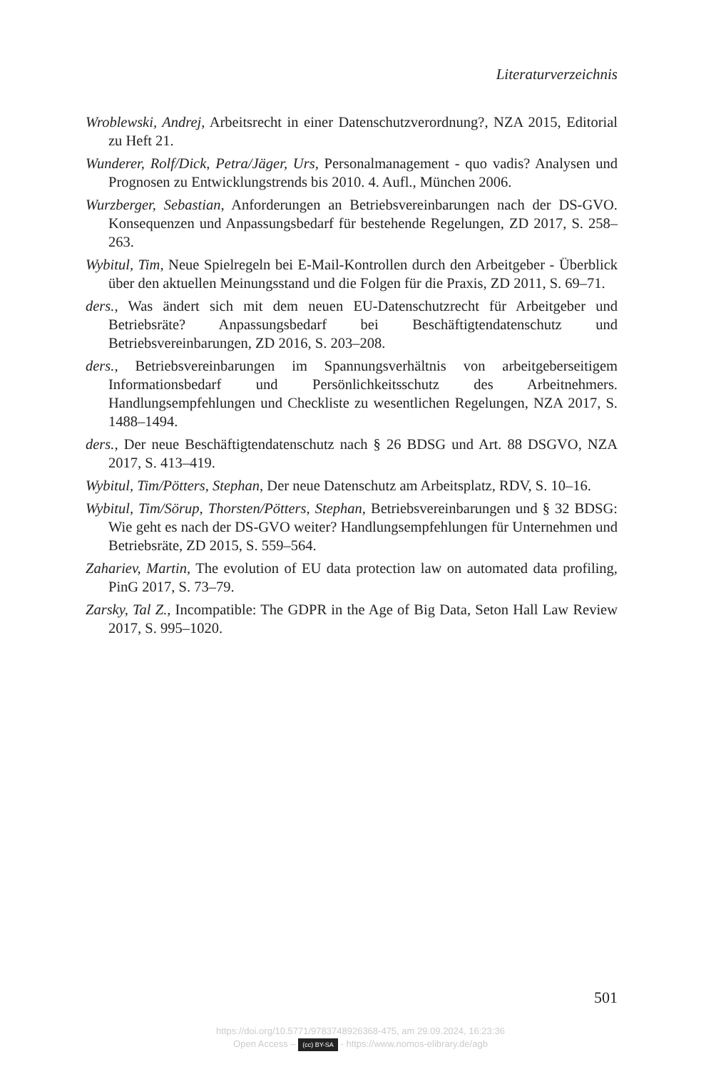Literaturverzeichnis
Wroblewski, Andrej, Arbeitsrecht in einer Datenschutzverordnung?, NZA 2015, Editorial zu Heft 21.
Wunderer, Rolf/Dick, Petra/Jäger, Urs, Personalmanagement - quo vadis? Analysen und Prognosen zu Entwicklungstrends bis 2010. 4. Aufl., München 2006.
Wurzberger, Sebastian, Anforderungen an Betriebsvereinbarungen nach der DS-GVO. Konsequenzen und Anpassungsbedarf für bestehende Regelungen, ZD 2017, S. 258–263.
Wybitul, Tim, Neue Spielregeln bei E-Mail-Kontrollen durch den Arbeitgeber - Überblick über den aktuellen Meinungsstand und die Folgen für die Praxis, ZD 2011, S. 69–71.
ders., Was ändert sich mit dem neuen EU-Datenschutzrecht für Arbeitgeber und Betriebsräte? Anpassungsbedarf bei Beschäftigtendatenschutz und Betriebsvereinbarungen, ZD 2016, S. 203–208.
ders., Betriebsvereinbarungen im Spannungsverhältnis von arbeitgeberseitigem Informationsbedarf und Persönlichkeitsschutz des Arbeitnehmers. Handlungsempfehlungen und Checkliste zu wesentlichen Regelungen, NZA 2017, S. 1488–1494.
ders., Der neue Beschäftigtendatenschutz nach § 26 BDSG und Art. 88 DSGVO, NZA 2017, S. 413–419.
Wybitul, Tim/Pötters, Stephan, Der neue Datenschutz am Arbeitsplatz, RDV, S. 10–16.
Wybitul, Tim/Sörup, Thorsten/Pötters, Stephan, Betriebsvereinbarungen und § 32 BDSG: Wie geht es nach der DS-GVO weiter? Handlungsempfehlungen für Unternehmen und Betriebsräte, ZD 2015, S. 559–564.
Zahariev, Martin, The evolution of EU data protection law on automated data profiling, PinG 2017, S. 73–79.
Zarsky, Tal Z., Incompatible: The GDPR in the Age of Big Data, Seton Hall Law Review 2017, S. 995–1020.
501
https://doi.org/10.5771/9783748926368-475, am 29.09.2024, 16:23:36
Open Access – (cc) BY-SA - https://www.nomos-elibrary.de/agb